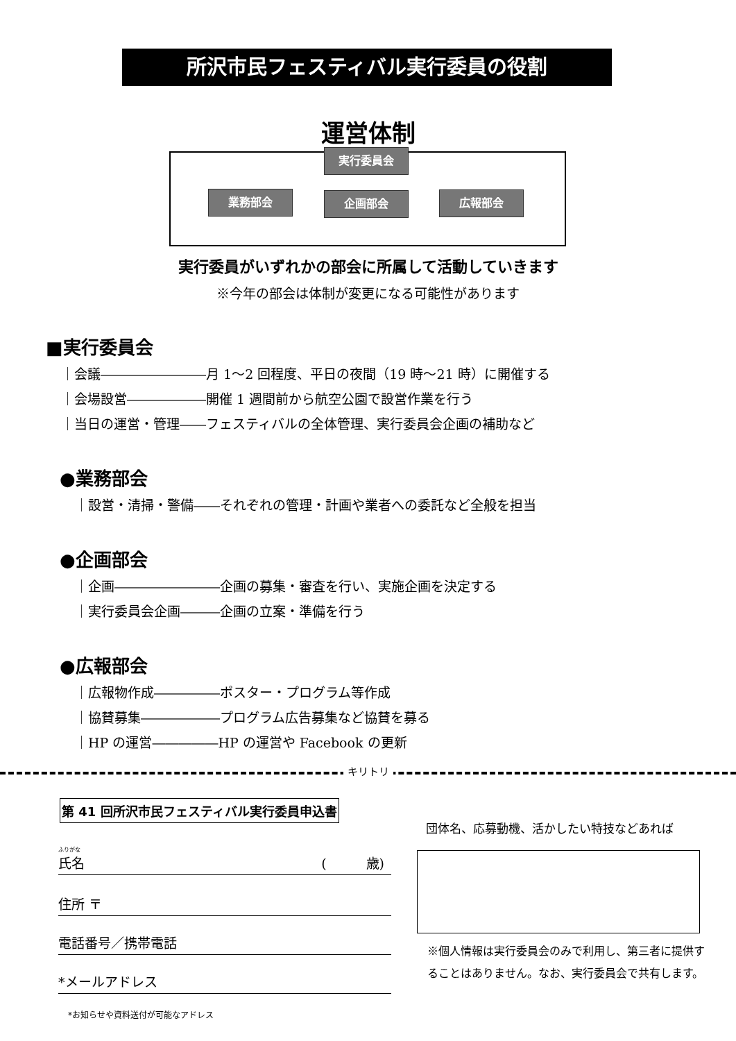所沢市民フェスティバル実行委員の役割
運営体制
実行委員会
業務部会 企画部会 広報部会
実行委員がいずれかの部会に所属して活動していきます
※今年の部会は体制が変更になる可能性があります
■実行委員会
｜会議――――――――月 1～2 回程度、平日の夜間（19 時～21 時）に開催する
｜会場設営――――――開催 1 週間前から航空公園で設営作業を行う
｜当日の運営・管理――フェスティバルの全体管理、実行委員会企画の補助など
●業務部会
｜設営・清掃・警備――それぞれの管理・計画や業者への委託など全般を担当
●企画部会
｜企画――――――――企画の募集・審査を行い、実施企画を決定する
｜実行委員会企画―――企画の立案・準備を行う
●広報部会
｜広報物作成―――――ポスター・プログラム等作成
｜協賛募集――――――プログラム広告募集など協賛を募る
｜HP の運営―――――HP の運営や Facebook の更新
キリトリ
第 41 回所沢市民フェスティバル実行委員申込書
団体名、応募動機、活かしたい特技などあれば
ふりがな
氏名 (　　　歳)
住所 〒
電話番号／携帯電話
*メールアドレス
*お知らせや資料送付が可能なアドレス
※個人情報は実行委員会のみで利用し、第三者に提供することはありません。なお、実行委員会で共有します。